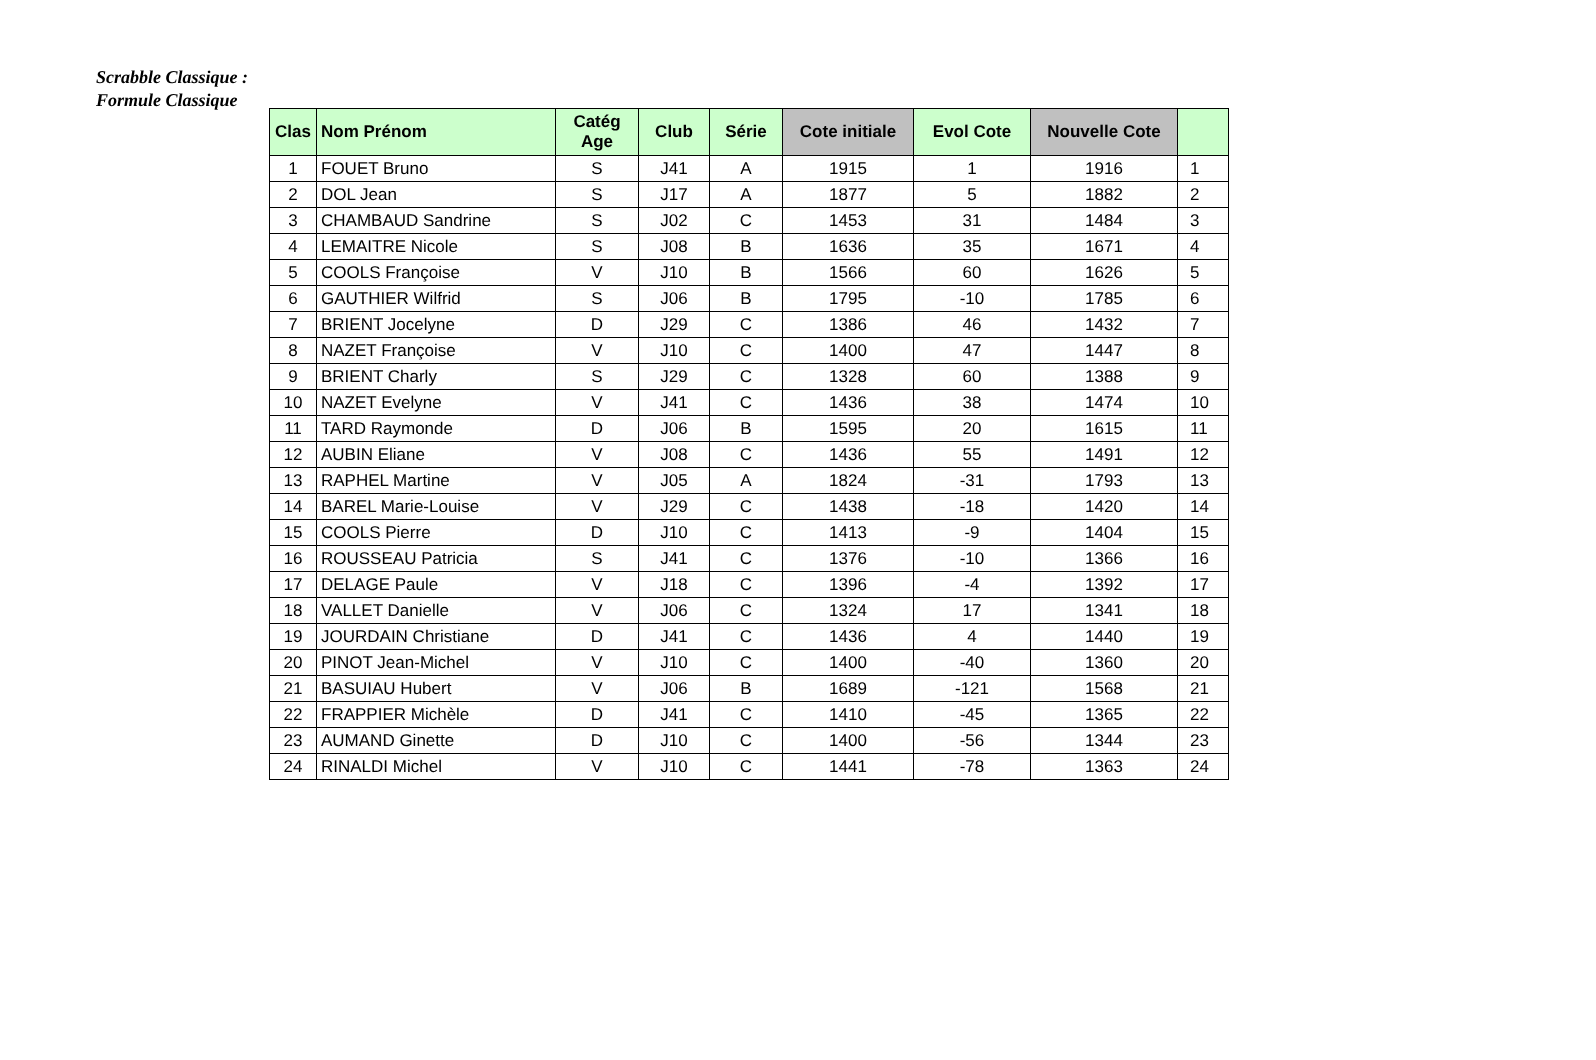Scrabble Classique :
Formule Classique
| Clas | Nom Prénom | Catég Age | Club | Série | Cote initiale | Evol Cote | Nouvelle Cote | |
| --- | --- | --- | --- | --- | --- | --- | --- | --- |
| 1 | FOUET Bruno | S | J41 | A | 1915 | 1 | 1916 | 1 |
| 2 | DOL Jean | S | J17 | A | 1877 | 5 | 1882 | 2 |
| 3 | CHAMBAUD Sandrine | S | J02 | C | 1453 | 31 | 1484 | 3 |
| 4 | LEMAITRE Nicole | S | J08 | B | 1636 | 35 | 1671 | 4 |
| 5 | COOLS Françoise | V | J10 | B | 1566 | 60 | 1626 | 5 |
| 6 | GAUTHIER Wilfrid | S | J06 | B | 1795 | -10 | 1785 | 6 |
| 7 | BRIENT Jocelyne | D | J29 | C | 1386 | 46 | 1432 | 7 |
| 8 | NAZET Françoise | V | J10 | C | 1400 | 47 | 1447 | 8 |
| 9 | BRIENT Charly | S | J29 | C | 1328 | 60 | 1388 | 9 |
| 10 | NAZET Evelyne | V | J41 | C | 1436 | 38 | 1474 | 10 |
| 11 | TARD Raymonde | D | J06 | B | 1595 | 20 | 1615 | 11 |
| 12 | AUBIN Eliane | V | J08 | C | 1436 | 55 | 1491 | 12 |
| 13 | RAPHEL Martine | V | J05 | A | 1824 | -31 | 1793 | 13 |
| 14 | BAREL Marie-Louise | V | J29 | C | 1438 | -18 | 1420 | 14 |
| 15 | COOLS Pierre | D | J10 | C | 1413 | -9 | 1404 | 15 |
| 16 | ROUSSEAU Patricia | S | J41 | C | 1376 | -10 | 1366 | 16 |
| 17 | DELAGE Paule | V | J18 | C | 1396 | -4 | 1392 | 17 |
| 18 | VALLET Danielle | V | J06 | C | 1324 | 17 | 1341 | 18 |
| 19 | JOURDAIN Christiane | D | J41 | C | 1436 | 4 | 1440 | 19 |
| 20 | PINOT Jean-Michel | V | J10 | C | 1400 | -40 | 1360 | 20 |
| 21 | BASUIAU Hubert | V | J06 | B | 1689 | -121 | 1568 | 21 |
| 22 | FRAPPIER Michèle | D | J41 | C | 1410 | -45 | 1365 | 22 |
| 23 | AUMAND Ginette | D | J10 | C | 1400 | -56 | 1344 | 23 |
| 24 | RINALDI Michel | V | J10 | C | 1441 | -78 | 1363 | 24 |